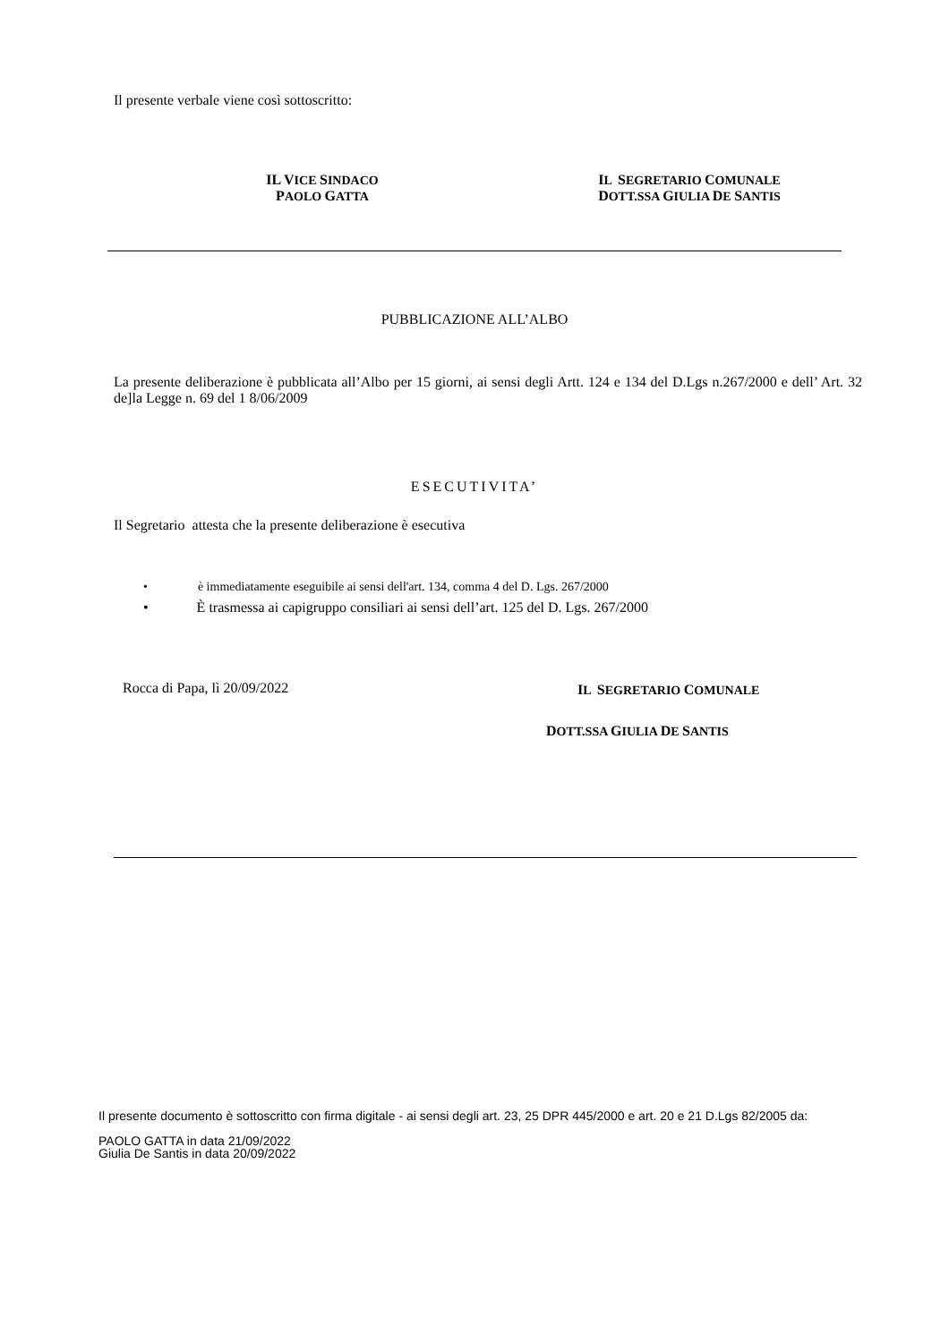Il presente verbale viene così sottoscritto:
IL VICE SINDACO
PAOLO GATTA
IL SEGRETARIO COMUNALE
DOTT.SSA GIULIA DE SANTIS
PUBBLICAZIONE ALL’ALBO
La presente deliberazione è pubblicata all’Albo per 15 giorni, ai sensi degli Artt. 124 e 134 del D.Lgs n.267/2000 e dell’ Art. 32 de]la Legge n. 69 del 1 8/06/2009
ESECUTIVITA’
Il Segretario attesta che la presente deliberazione è esecutiva
• è immediatamente eseguibile ai sensi dell'art. 134, comma 4 del D. Lgs. 267/2000
• È trasmessa ai capigruppo consiliari ai sensi dell’art. 125 del D. Lgs. 267/2000
Rocca di Papa, lì 20/09/2022 IL SEGRETARIO COMUNALE
DOTT.SSA GIULIA DE SANTIS
Il presente documento è sottoscritto con firma digitale - ai sensi degli art. 23, 25 DPR 445/2000 e art. 20 e 21 D.Lgs 82/2005 da:
PAOLO GATTA in data 21/09/2022
Giulia De Santis in data 20/09/2022